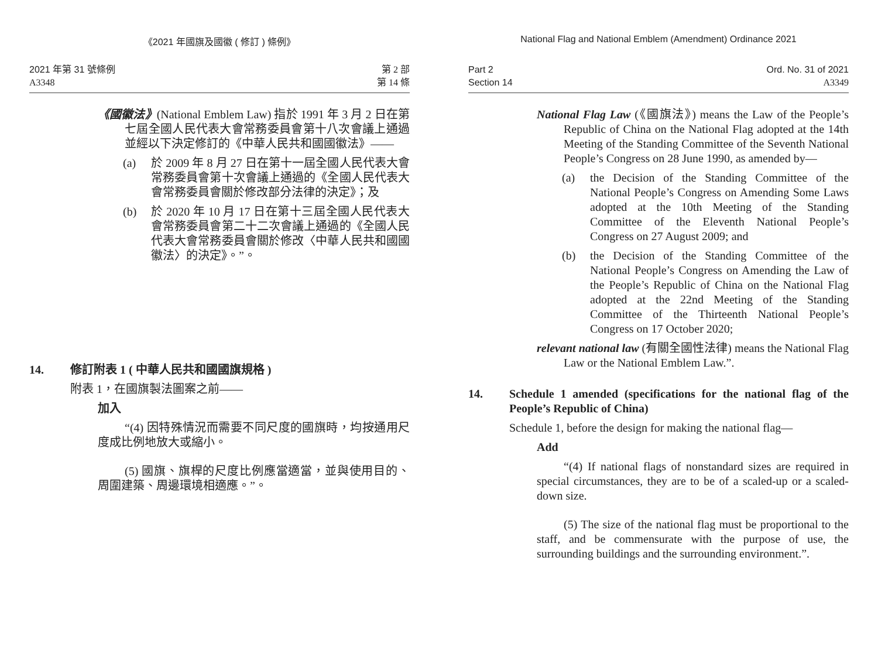《2021 年國旗及國徽 ( 修訂 ) 條例》
2021 年第 31 號條例
A3348
第 2 部
第 14 條
《國徽法》(National Emblem Law) 指於 1991 年 3 月 2 日在第七屆全國人民代表大會常務委員會第十八次會議上通過並經以下決定修訂的《中華人民共和國國徽法》——
(a) 於 2009 年 8 月 27 日在第十一屆全國人民代表大會常務委員會第十次會議上通過的《全國人民代表大會常務委員會關於修改部分法律的決定》；及
(b) 於 2020 年 10 月 17 日在第十三屆全國人民代表大會常務委員會第二十二次會議上通過的《全國人民代表大會常務委員會關於修改〈中華人民共和國國徽法〉的決定》。”。
14. 修訂附表 1 ( 中華人民共和國國旗規格 )
附表 1，在國旗製法圖案之前——
加入
“(4) 因特殊情況而需要不同尺度的國旗時，均按通用尺度成比例地放大或縮小。
(5) 國旗、旗桿的尺度比例應當適當，並與使用目的、周圍建築、周邊環境相適應。”。
National Flag and National Emblem (Amendment) Ordinance 2021
Part 2
Section 14
Ord. No. 31 of 2021
A3349
National Flag Law (《國旗法》) means the Law of the People’s Republic of China on the National Flag adopted at the 14th Meeting of the Standing Committee of the Seventh National People’s Congress on 28 June 1990, as amended by—
(a) the Decision of the Standing Committee of the National People’s Congress on Amending Some Laws adopted at the 10th Meeting of the Standing Committee of the Eleventh National People’s Congress on 27 August 2009; and
(b) the Decision of the Standing Committee of the National People’s Congress on Amending the Law of the People’s Republic of China on the National Flag adopted at the 22nd Meeting of the Standing Committee of the Thirteenth National People’s Congress on 17 October 2020;
relevant national law (有關全國性法律) means the National Flag Law or the National Emblem Law.”.
14. Schedule 1 amended (specifications for the national flag of the People’s Republic of China)
Schedule 1, before the design for making the national flag—
Add
“(4) If national flags of nonstandard sizes are required in special circumstances, they are to be of a scaled-up or a scaled-down size.
(5) The size of the national flag must be proportional to the staff, and be commensurate with the purpose of use, the surrounding buildings and the surrounding environment.”.